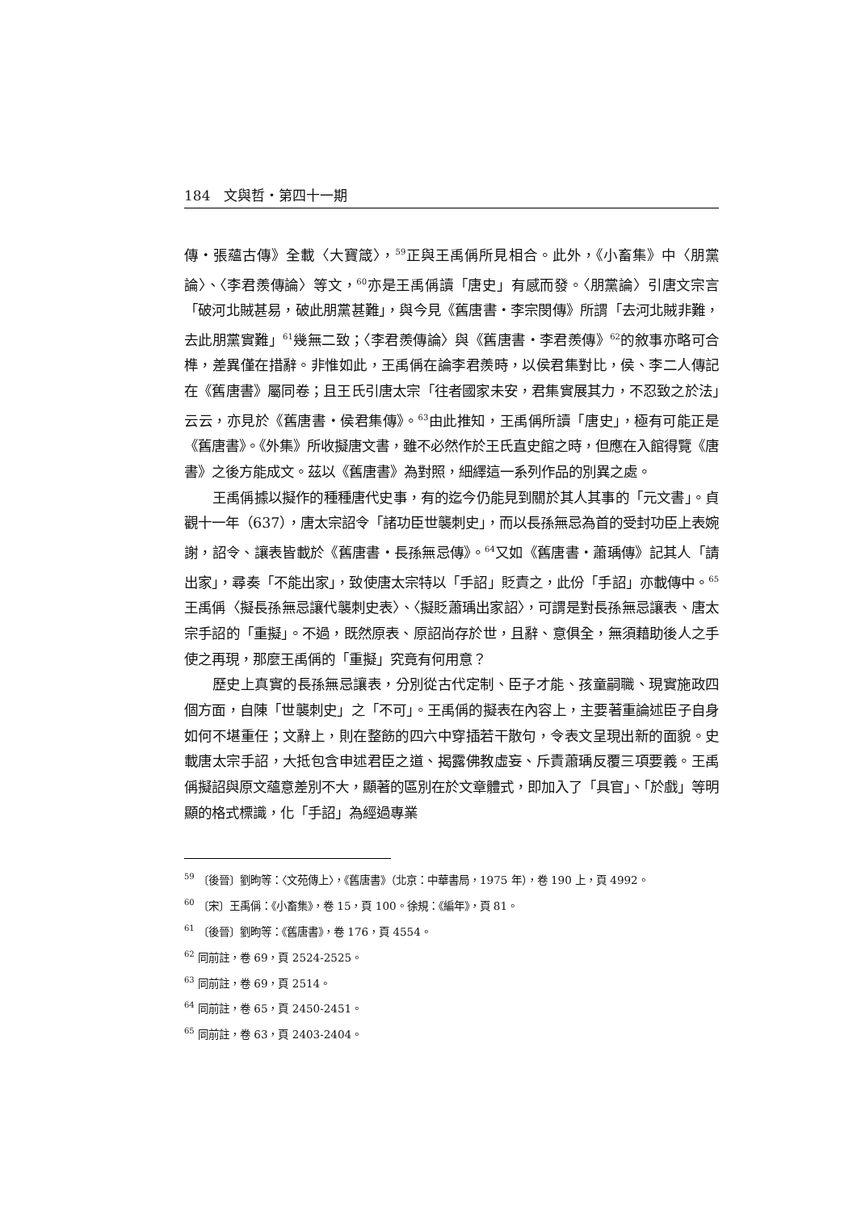184　文與哲・第四十一期
傳・張蘊古傳》全載〈大寶箴〉，<sup>59</sup>正與王禹偁所見相合。此外，《小畜集》中〈朋黨論〉、〈李君羨傳論〉等文，<sup>60</sup>亦是王禹偁讀「唐史」有感而發。〈朋黨論〉引唐文宗言「破河北賊甚易，破此朋黨甚難」，與今見《舊唐書・李宗閔傳》所謂「去河北賊非難，去此朋黨實難」<sup>61</sup>幾無二致；〈李君羨傳論〉與《舊唐書・李君羨傳》<sup>62</sup>的敘事亦略可合榫，差異僅在措辭。非惟如此，王禹偁在論李君羨時，以侯君集對比，侯、李二人傳記在《舊唐書》屬同卷；且王氏引唐太宗「往者國家未安，君集實展其力，不忍致之於法」云云，亦見於《舊唐書・侯君集傳》。<sup>63</sup>由此推知，王禹偁所讀「唐史」，極有可能正是《舊唐書》。《外集》所收擬唐文書，雖不必然作於王氏直史館之時，但應在入館得覽《唐書》之後方能成文。茲以《舊唐書》為對照，細繹這一系列作品的別異之處。
王禹偁據以擬作的種種唐代史事，有的迄今仍能見到關於其人其事的「元文書」。貞觀十一年（637），唐太宗詔令「諸功臣世襲刺史」，而以長孫無忌為首的受封功臣上表婉謝，詔令、讓表皆載於《舊唐書・長孫無忌傳》。<sup>64</sup>又如《舊唐書・蕭瑀傳》記其人「請出家」，尋奏「不能出家」，致使唐太宗特以「手詔」貶責之，此份「手詔」亦載傳中。<sup>65</sup>王禹偁〈擬長孫無忌讓代襲刺史表〉、〈擬貶蕭瑀出家詔〉，可謂是對長孫無忌讓表、唐太宗手詔的「重擬」。不過，既然原表、原詔尚存於世，且辭、意俱全，無須藉助後人之手使之再現，那麼王禹偁的「重擬」究竟有何用意？
歷史上真實的長孫無忌讓表，分別從古代定制、臣子才能、孩童嗣職、現實施政四個方面，自陳「世襲刺史」之「不可」。王禹偁的擬表在內容上，主要著重論述臣子自身如何不堪重任；文辭上，則在整飭的四六中穿插若干散句，令表文呈現出新的面貌。史載唐太宗手詔，大抵包含申述君臣之道、揭露佛教虛妄、斥責蕭瑀反覆三項要義。王禹偁擬詔與原文蘊意差別不大，顯著的區別在於文章體式，即加入了「具官」、「於戲」等明顯的格式標識，化「手詔」為經過專業
<sup>59</sup> 〔後晉〕劉昫等：〈文苑傳上〉，《舊唐書》（北京：中華書局，1975 年），卷 190 上，頁 4992。
<sup>60</sup> 〔宋〕王禹偁：《小畜集》，卷 15，頁 100。徐規：《編年》，頁 81。
<sup>61</sup> 〔後晉〕劉昫等：《舊唐書》，卷 176，頁 4554。
<sup>62</sup> 同前註，卷 69，頁 2524-2525。
<sup>63</sup> 同前註，卷 69，頁 2514。
<sup>64</sup> 同前註，卷 65，頁 2450-2451。
<sup>65</sup> 同前註，卷 63，頁 2403-2404。